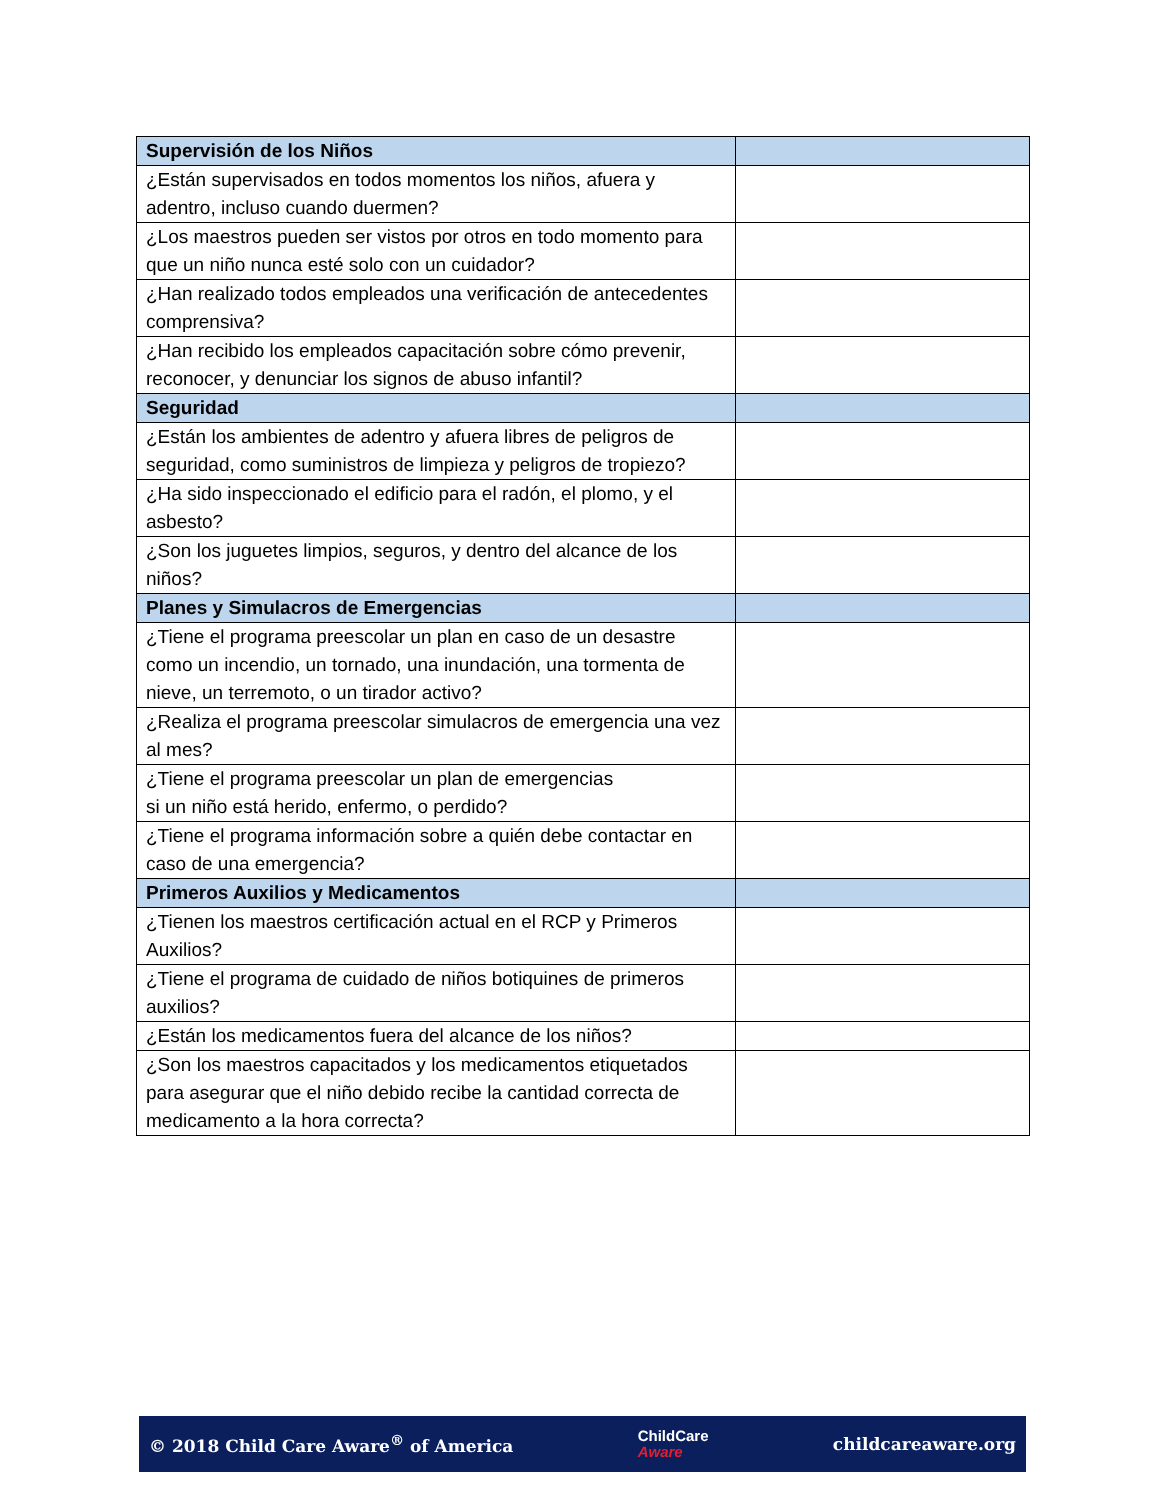| Supervisión de los Niños | |
| --- | --- |
| ¿Están supervisados en todos momentos los niños, afuera y adentro, incluso cuando duermen? | |
| ¿Los maestros pueden ser vistos por otros en todo momento para que un niño nunca esté solo con un cuidador? | |
| ¿Han realizado todos empleados una verificación de antecedentes comprensiva? | |
| ¿Han recibido los empleados capacitación sobre cómo prevenir, reconocer, y denunciar los signos de abuso infantil? | |
| Seguridad | |
| ¿Están los ambientes de adentro y afuera libres de peligros de seguridad, como suministros de limpieza y peligros de tropiezo? | |
| ¿Ha sido inspeccionado el edificio para el radón, el plomo, y el asbesto? | |
| ¿Son los juguetes limpios, seguros, y dentro del alcance de los niños? | |
| Planes y Simulacros de Emergencias | |
| ¿Tiene el programa preescolar un plan en caso de un desastre como un incendio, un tornado, una inundación, una tormenta de nieve, un terremoto, o un tirador activo? | |
| ¿Realiza el programa preescolar simulacros de emergencia una vez al mes? | |
| ¿Tiene el programa preescolar un plan de emergencias si un niño está herido, enfermo, o perdido? | |
| ¿Tiene el programa información sobre a quién debe contactar en caso de una emergencia? | |
| Primeros Auxilios y Medicamentos | |
| ¿Tienen los maestros certificación actual en el RCP y Primeros Auxilios? | |
| ¿Tiene el programa de cuidado de niños botiquines de primeros auxilios? | |
| ¿Están los medicamentos fuera del alcance de los niños? | |
| ¿Son los maestros capacitados y los medicamentos etiquetados para asegurar que el niño debido recibe la cantidad correcta de medicamento a la hora correcta? | |
© 2018 Child Care Aware<sup>®</sup> of America
ChildCare
Aware
childcareaware.org